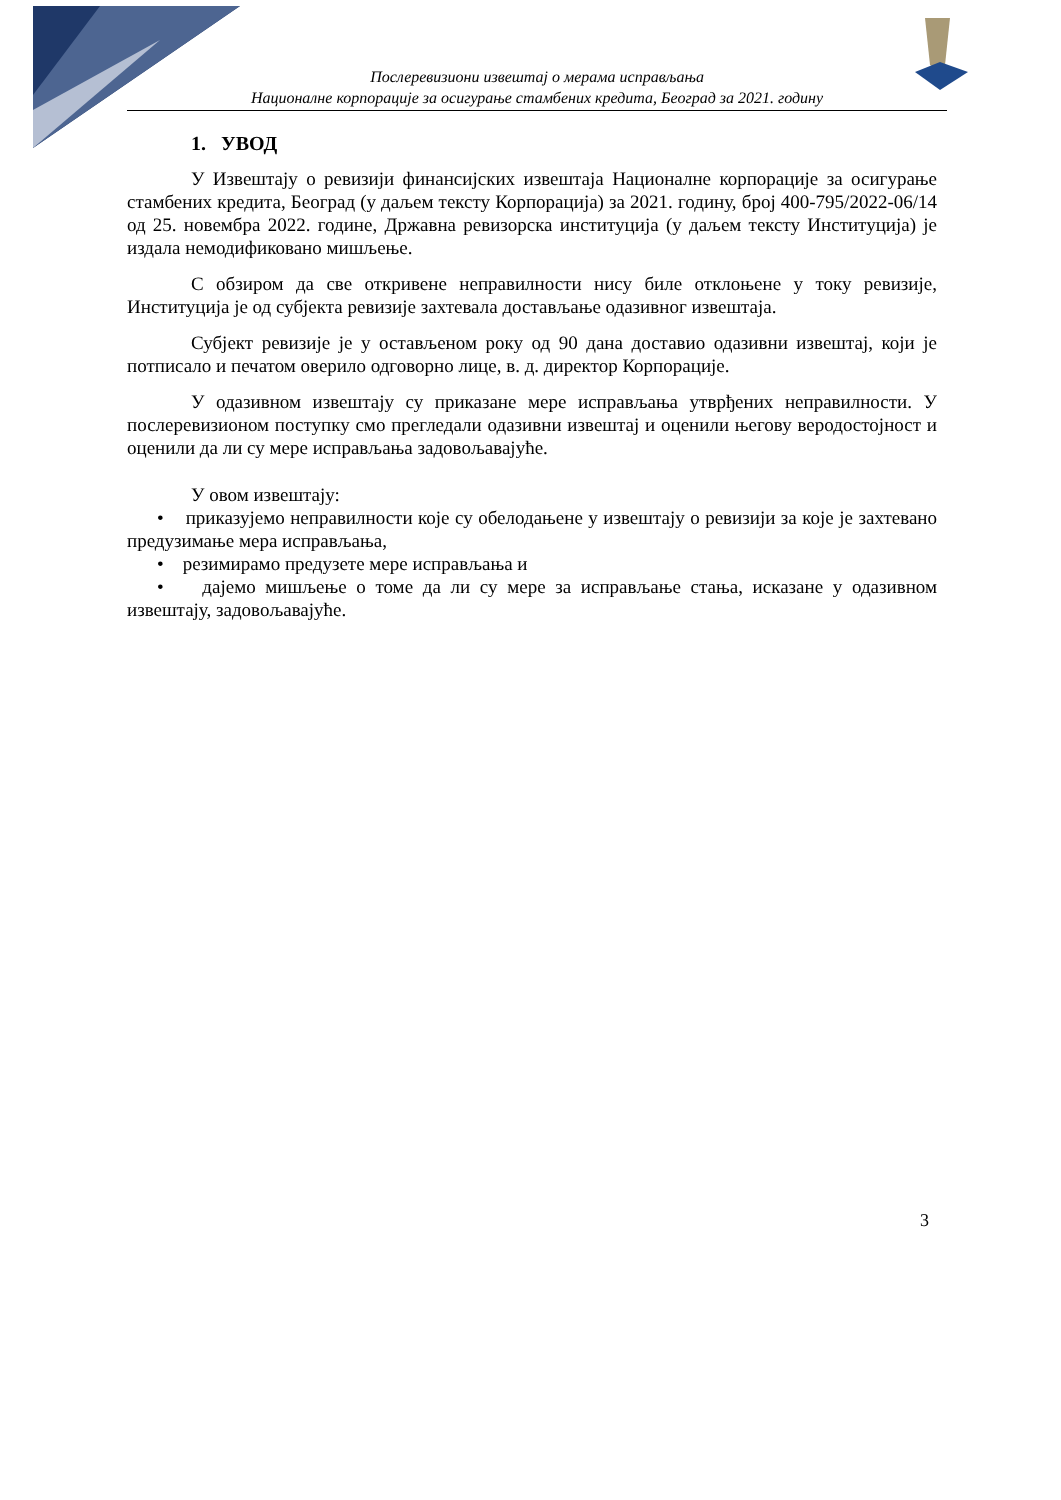Послеревизиони извештај о мерама исправљања
Националне корпорације за осигурање стамбених кредита, Београд за 2021. годину
1. УВОД
У Извештају о ревизији финансијских извештаја Националне корпорације за осигурање стамбених кредита, Београд (у даљем тексту Корпорација) за 2021. годину, број 400-795/2022-06/14 од 25. новембра 2022. године, Државна ревизорска институција (у даљем тексту Институција) је издала немодификовано мишљење.
С обзиром да све откривене неправилности нису биле отклоњене у току ревизије, Институција је од субјекта ревизије захтевала достављање одазивног извештаја.
Субјект ревизије је у остављеном року од 90 дана доставио одазивни извештај, који је потписало и печатом оверило одговорно лице, в. д. директор Корпорације.
У одазивном извештају су приказане мере исправљања утврђених неправилности. У послеревизионом поступку смо прегледали одазивни извештај и оценили његову веродостојност и оценили да ли су мере исправљања задовољавајуће.
У овом извештају:
• приказујемо неправилности које су обелодањене у извештају о ревизији за које је захтевано предузимање мера исправљања,
• резимирамо предузете мере исправљања и
• дајемо мишљење о томе да ли су мере за исправљање стања, исказане у одазивном извештају, задовољавајуће.
3